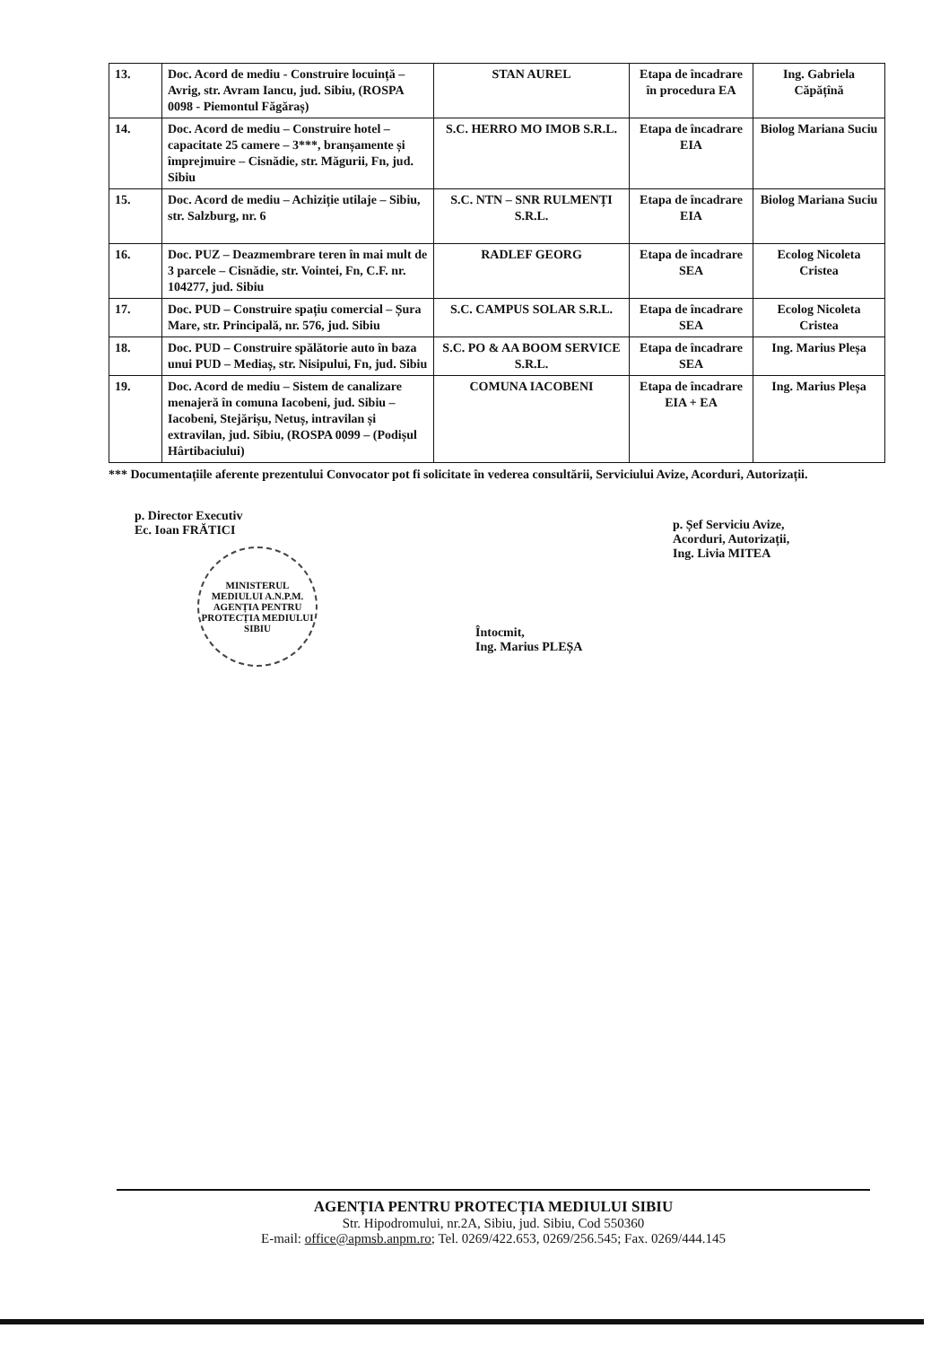| 13. | Doc. Acord de mediu - Construire locuință – Avrig, str. Avram Iancu, jud. Sibiu, (ROSPA 0098 - Piemontul Făgăraș) | STAN AUREL | Etapa de încadrare în procedura EA | Ing. Gabriela Căpățînă |
| 14. | Doc. Acord de mediu – Construire hotel – capacitate 25 camere – 3***, branșamente și împrejmuire – Cisnădie, str. Măgurii, Fn, jud. Sibiu | S.C. HERRO MO IMOB S.R.L. | Etapa de încadrare EIA | Biolog Mariana Suciu |
| 15. | Doc. Acord de mediu – Achiziție utilaje – Sibiu, str. Salzburg, nr. 6 | S.C. NTN – SNR RULMENȚI S.R.L. | Etapa de încadrare EIA | Biolog Mariana Suciu |
| 16. | Doc. PUZ – Deazmembrare teren în mai mult de 3 parcele – Cisnădie, str. Vointei, Fn, C.F. nr. 104277, jud. Sibiu | RADLEF GEORG | Etapa de încadrare SEA | Ecolog Nicoleta Cristea |
| 17. | Doc. PUD – Construire spațiu comercial – Șura Mare, str. Principală, nr. 576, jud. Sibiu | S.C. CAMPUS SOLAR S.R.L. | Etapa de încadrare SEA | Ecolog Nicoleta Cristea |
| 18. | Doc. PUD – Construire spălătorie auto în baza unui PUD – Mediaș, str. Nisipului, Fn, jud. Sibiu | S.C. PO & AA BOOM SERVICE S.R.L. | Etapa de încadrare SEA | Ing. Marius Pleșa |
| 19. | Doc. Acord de mediu – Sistem de canalizare menajeră în comuna Iacobeni, jud. Sibiu – Iacobeni, Stejărișu, Netuș, intravilan și extravilan, jud. Sibiu, (ROSPA 0099 – (Podișul Hârtibaciului) | COMUNA IACOBENI | Etapa de încadrare EIA + EA | Ing. Marius Pleșa |
*** Documentațiile aferente prezentului Convocator pot fi solicitate în vederea consultării, Serviciului Avize, Acorduri, Autorizații.
p. Director Executiv
Ec. Ioan FRĂTICI
MINISTERUL MEDIULUI A.N.P.M. AGENȚIA PENTRU PROTECȚIA MEDIULUI SIBIU
Întocmit,
Ing. Marius PLEȘA
p. Șef Serviciu Avize,
Acorduri, Autorizații,
Ing. Livia MITEA
AGENȚIA PENTRU PROTECȚIA MEDIULUI SIBIU
Str. Hipodromului, nr.2A, Sibiu, jud. Sibiu, Cod 550360
E-mail: office@apmsb.anpm.ro; Tel. 0269/422.653, 0269/256.545; Fax. 0269/444.145